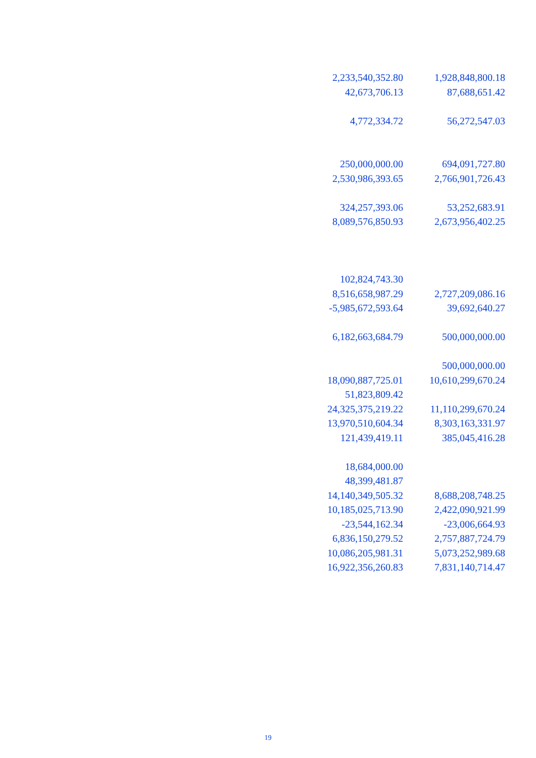| 2,233,540,352.80 | 1,928,848,800.18 |
| 42,673,706.13 | 87,688,651.42 |
| 4,772,334.72 | 56,272,547.03 |
| 250,000,000.00 | 694,091,727.80 |
| 2,530,986,393.65 | 2,766,901,726.43 |
| 324,257,393.06 | 53,252,683.91 |
| 8,089,576,850.93 | 2,673,956,402.25 |
| 102,824,743.30 | |
| 8,516,658,987.29 | 2,727,209,086.16 |
| -5,985,672,593.64 | 39,692,640.27 |
| 6,182,663,684.79 | 500,000,000.00 |
| | 500,000,000.00 |
| 18,090,887,725.01 | 10,610,299,670.24 |
| 51,823,809.42 | |
| 24,325,375,219.22 | 11,110,299,670.24 |
| 13,970,510,604.34 | 8,303,163,331.97 |
| 121,439,419.11 | 385,045,416.28 |
| 18,684,000.00 | |
| 48,399,481.87 | |
| 14,140,349,505.32 | 8,688,208,748.25 |
| 10,185,025,713.90 | 2,422,090,921.99 |
| -23,544,162.34 | -23,006,664.93 |
| 6,836,150,279.52 | 2,757,887,724.79 |
| 10,086,205,981.31 | 5,073,252,989.68 |
| 16,922,356,260.83 | 7,831,140,714.47 |
19